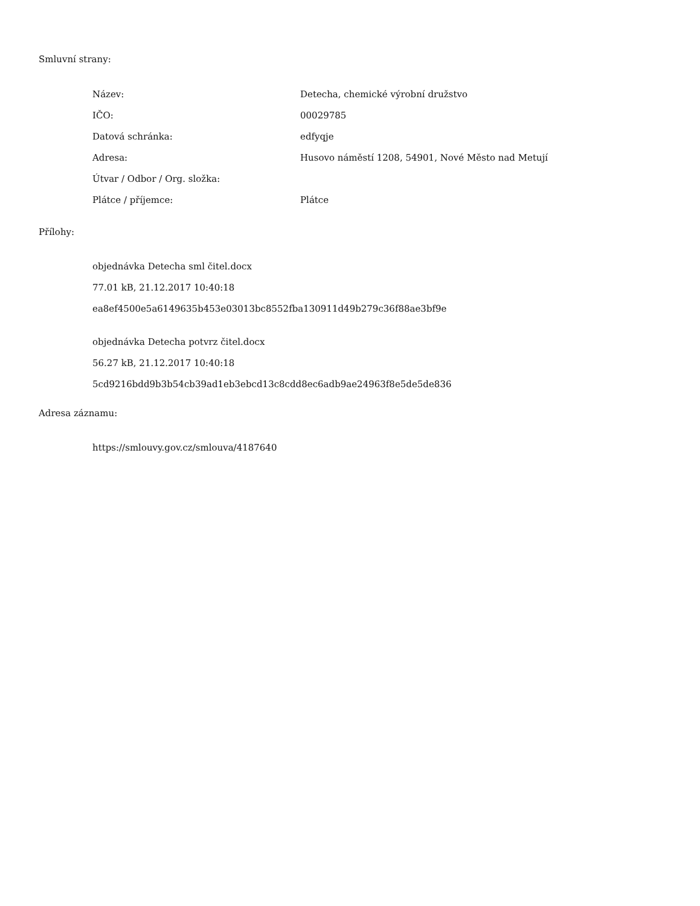Smluvní strany:
| Název: | Detecha, chemické výrobní družstvo |
| IČO: | 00029785 |
| Datová schránka: | edfyqje |
| Adresa: | Husovo náměstí 1208, 54901, Nové Město nad Metují |
| Útvar / Odbor / Org. složka: | |
| Plátce / příjemce: | Plátce |
Přílohy:
objednávka Detecha sml čitel.docx
77.01 kB, 21.12.2017 10:40:18
ea8ef4500e5a6149635b453e03013bc8552fba130911d49b279c36f88ae3bf9e
objednávka Detecha potvrz čitel.docx
56.27 kB, 21.12.2017 10:40:18
5cd9216bdd9b3b54cb39ad1eb3ebcd13c8cdd8ec6adb9ae24963f8e5de5de836
Adresa záznamu:
https://smlouvy.gov.cz/smlouva/4187640